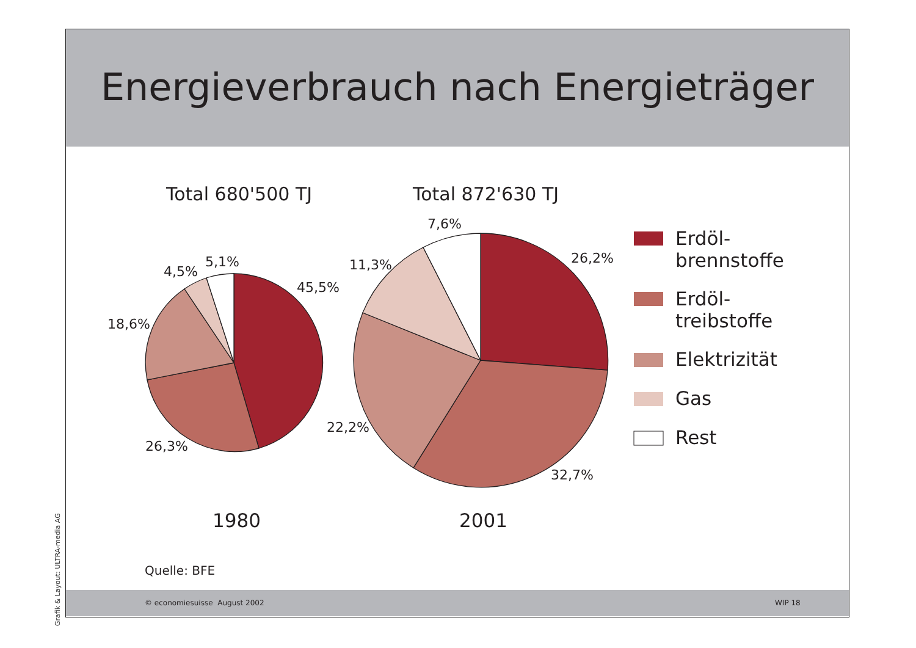Energieverbrauch nach Energieträger
Total 680'500 TJ Total 872'630 TJ
5,1%
4,5%
45,5%
18,6%
26,3%
7,6%
11,3% 26,2%
22,2%
32,7%
Erdöl-
brennstoffe
Erdöl-
treibstoffe
Elektrizität
Gas
Rest
1980 2001
Quelle: BFE
© economiesuisse August 2002 WIP 18
Grafik & Layout: ULTRA-media AG